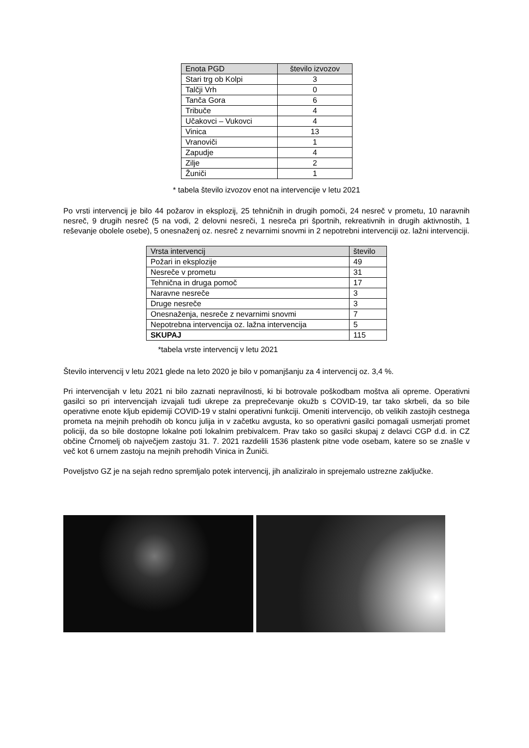| Enota PGD | število izvozov |
| --- | --- |
| Stari trg ob Kolpi | 3 |
| Talčji Vrh | 0 |
| Tanča Gora | 6 |
| Tribuče | 4 |
| Učakovci – Vukovci | 4 |
| Vinica | 13 |
| Vranoviči | 1 |
| Zapudje | 4 |
| Zilje | 2 |
| Žuniči | 1 |
* tabela število izvozov enot na intervencije v letu 2021
Po vrsti intervencij je bilo 44 požarov in eksplozij, 25 tehničnih in drugih pomoči, 24 nesreč v prometu, 10 naravnih nesreč, 9 drugih nesreč (5 na vodi, 2 delovni nesreči, 1 nesreča pri športnih, rekreativnih in drugih aktivnostih, 1 reševanje obolele osebe), 5 onesnaženj oz. nesreč z nevarnimi snovmi in 2 nepotrebni intervenciji oz. lažni intervenciji.
| Vrsta intervencij | število |
| --- | --- |
| Požari in eksplozije | 49 |
| Nesreče v prometu | 31 |
| Tehnična in druga pomoč | 17 |
| Naravne nesreče | 3 |
| Druge nesreče | 3 |
| Onesnaženja, nesreče z nevarnimi snovmi | 7 |
| Nepotrebna intervencija oz. lažna intervencija | 5 |
| SKUPAJ | 115 |
*tabela vrste intervencij v letu 2021
Število intervencij v letu 2021 glede na leto 2020 je bilo v pomanjšanju za 4 intervencij oz. 3,4 %.
Pri intervencijah v letu 2021 ni bilo zaznati nepravilnosti, ki bi botrovale poškodbam moštva ali opreme. Operativni gasilci so pri intervencijah izvajali tudi ukrepe za preprečevanje okužb s COVID-19, tar tako skrbeli, da so bile operativne enote kljub epidemiji COVID-19 v stalni operativni funkciji. Omeniti intervencijo, ob velikih zastojih cestnega prometa na mejnih prehodih ob koncu julija in v začetku avgusta, ko so operativni gasilci pomagali usmerjati promet policiji, da so bile dostopne lokalne poti lokalnim prebivalcem. Prav tako so gasilci skupaj z delavci CGP d.d. in CZ občine Črnomelj ob največjem zastoju 31. 7. 2021 razdelili 1536 plastenk pitne vode osebam, katere so se znašle v več kot 6 urnem zastoju na mejnih prehodih Vinica in Žuniči.
Poveljstvo GZ je na sejah redno spremljalo potek intervencij, jih analiziralo in sprejemalo ustrezne zaključke.